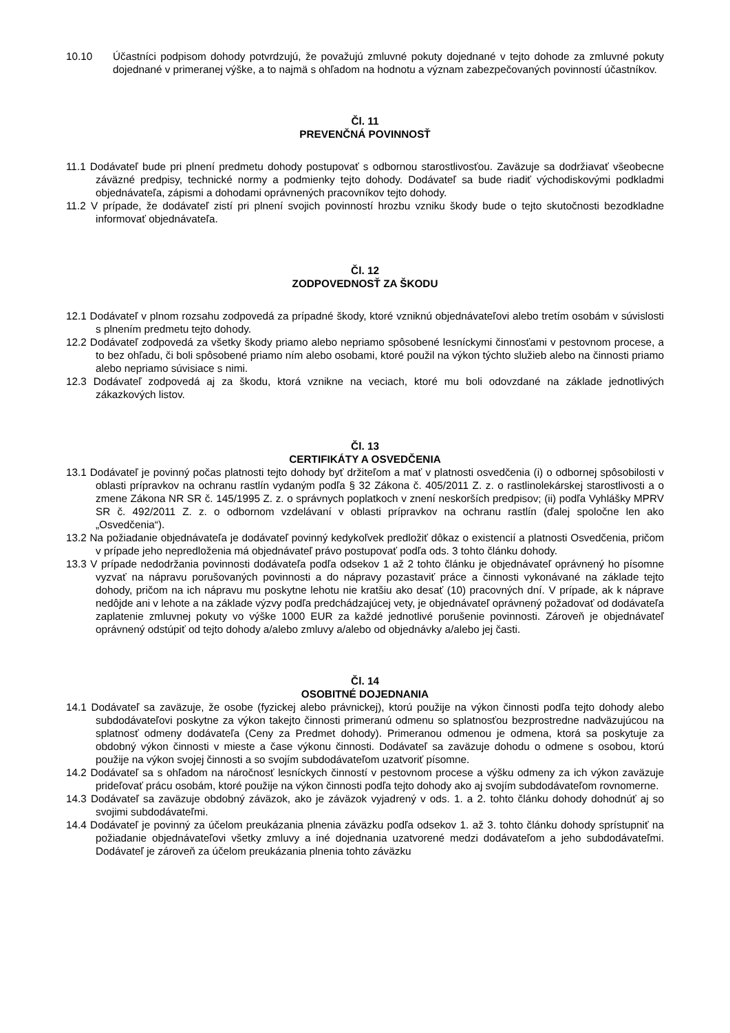10.10 Účastníci podpisom dohody potvrdzujú, že považujú zmluvné pokuty dojednané v tejto dohode za zmluvné pokuty dojednané v primeranej výške, a to najmä s ohľadom na hodnotu a význam zabezpečovaných povinností účastníkov.
Čl. 11
PREVENČNÁ POVINNOSŤ
11.1 Dodávateľ bude pri plnení predmetu dohody postupovať s odbornou starostlivosťou. Zaväzuje sa dodržiavať všeobecne záväzné predpisy, technické normy a podmienky tejto dohody. Dodávateľ sa bude riadiť východiskovými podkladmi objednávateľa, zápismi a dohodami oprávnených pracovníkov tejto dohody.
11.2 V prípade, že dodávateľ zistí pri plnení svojich povinností hrozbu vzniku škody bude o tejto skutočnosti bezodkladne informovať objednávateľa.
Čl. 12
ZODPOVEDNOSŤ ZA ŠKODU
12.1 Dodávateľ v plnom rozsahu zodpovedá za prípadné škody, ktoré vzniknú objednávateľovi alebo tretím osobám v súvislosti s plnením predmetu tejto dohody.
12.2 Dodávateľ zodpovedá za všetky škody priamo alebo nepriamo spôsobené lesníckymi činnosťami v pestovnom procese, a to bez ohľadu, či boli spôsobené priamo ním alebo osobami, ktoré použil na výkon týchto služieb alebo na činnosti priamo alebo nepriamo súvisiace s nimi.
12.3 Dodávateľ zodpovedá aj za škodu, ktorá vznikne na veciach, ktoré mu boli odovzdané na základe jednotlivých zákazkových listov.
Čl. 13
CERTIFIKÁTY A OSVEDČENIA
13.1 Dodávateľ je povinný počas platnosti tejto dohody byť držiteľom a mať v platnosti osvedčenia (i) o odbornej spôsobilosti v oblasti prípravkov na ochranu rastlín vydaným podľa § 32 Zákona č. 405/2011 Z. z. o rastlinolekárskej starostlivosti a o zmene Zákona NR SR č. 145/1995 Z. z. o správnych poplatkoch v znení neskorších predpisov; (ii) podľa Vyhlášky MPRV SR č. 492/2011 Z. z. o odbornom vzdelávaní v oblasti prípravkov na ochranu rastlín (ďalej spoločne len ako „Osvedčenia“).
13.2 Na požiadanie objednávateľa je dodávateľ povinný kedykoľvek predložiť dôkaz o existencií a platnosti Osvedčenia, pričom v prípade jeho nepredloženia má objednávateľ právo postupovať podľa ods. 3 tohto článku dohody.
13.3 V prípade nedodržania povinnosti dodávateľa podľa odsekov 1 až 2 tohto článku je objednávateľ oprávnený ho písomne vyzvať na nápravu porušovaných povinnosti a do nápravy pozastaviť práce a činnosti vykonávané na základe tejto dohody, pričom na ich nápravu mu poskytne lehotu nie kratšiu ako desať (10) pracovných dní. V prípade, ak k náprave nedôjde ani v lehote a na základe výzvy podľa predchádzajúcej vety, je objednávateľ oprávnený požadovať od dodávateľa zaplatenie zmluvnej pokuty vo výške 1000 EUR za každé jednotlivé porušenie povinnosti. Zároveň je objednávateľ oprávnený odstúpiť od tejto dohody a/alebo zmluvy a/alebo od objednávky a/alebo jej časti.
Čl. 14
OSOBITNÉ DOJEDNANIA
14.1 Dodávateľ sa zaväzuje, že osobe (fyzickej alebo právnickej), ktorú použije na výkon činnosti podľa tejto dohody alebo subdodávateľovi poskytne za výkon takejto činnosti primeranú odmenu so splatnosťou bezprostredne nadväzujúcou na splatnosť odmeny dodávateľa (Ceny za Predmet dohody). Primeranou odmenou je odmena, ktorá sa poskytuje za obdobný výkon činnosti v mieste a čase výkonu činnosti. Dodávateľ sa zaväzuje dohodu o odmene s osobou, ktorú použije na výkon svojej činnosti a so svojím subdodávateľom uzatvoriť písomne.
14.2 Dodávateľ sa s ohľadom na náročnosť lesníckych činností v pestovnom procese a výšku odmeny za ich výkon zaväzuje prideľovať prácu osobám, ktoré použije na výkon činnosti podľa tejto dohody ako aj svojím subdodávateľom rovnomerne.
14.3 Dodávateľ sa zaväzuje obdobný záväzok, ako je záväzok vyjadrený v ods. 1. a 2. tohto článku dohody dohodnúť aj so svojimi subdodávateľmi.
14.4 Dodávateľ je povinný za účelom preukázania plnenia záväzku podľa odsekov 1. až 3. tohto článku dohody sprístupniť na požiadanie objednávateľovi všetky zmluvy a iné dojednania uzatvorené medzi dodávateľom a jeho subdodávateľmi. Dodávateľ je zároveň za účelom preukázania plnenia tohto záväzku